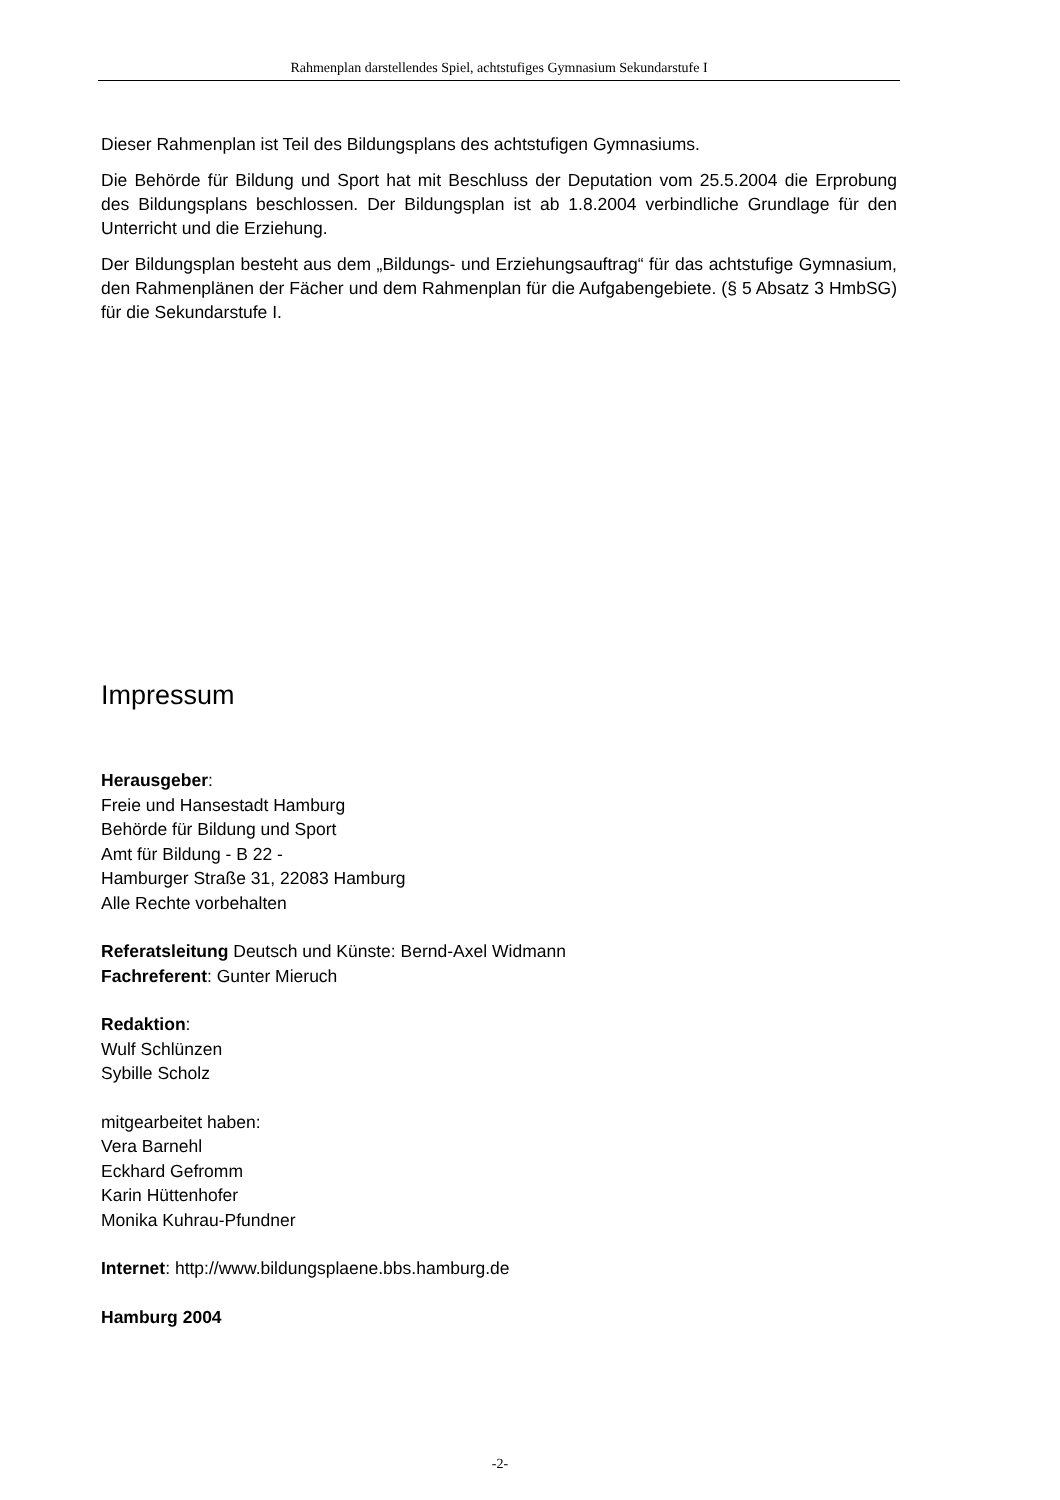Rahmenplan darstellendes Spiel, achtstufiges Gymnasium Sekundarstufe I
Dieser Rahmenplan ist Teil des Bildungsplans des achtstufigen Gymnasiums.
Die Behörde für Bildung und Sport hat mit Beschluss der Deputation vom 25.5.2004 die Erprobung des Bildungsplans beschlossen. Der Bildungsplan ist ab 1.8.2004 verbindliche Grundlage für den Unterricht und die Erziehung.
Der Bildungsplan besteht aus dem „Bildungs- und Erziehungsauftrag“ für das achtstufige Gymnasium, den Rahmenplänen der Fächer und dem Rahmenplan für die Aufgabengebiete. (§ 5 Absatz 3 HmbSG) für die Sekundarstufe I.
Impressum
Herausgeber:
Freie und Hansestadt Hamburg
Behörde für Bildung und Sport
Amt für Bildung - B 22 -
Hamburger Straße 31, 22083 Hamburg
Alle Rechte vorbehalten
Referatsleitung Deutsch und Künste: Bernd-Axel Widmann
Fachreferent: Gunter Mieruch
Redaktion:
Wulf Schlünzen
Sybille Scholz
mitgearbeitet haben:
Vera Barnehl
Eckhard Gefromm
Karin Hüttenhofer
Monika Kuhrau-Pfundner
Internet: http://www.bildungsplaene.bbs.hamburg.de
Hamburg 2004
-2-